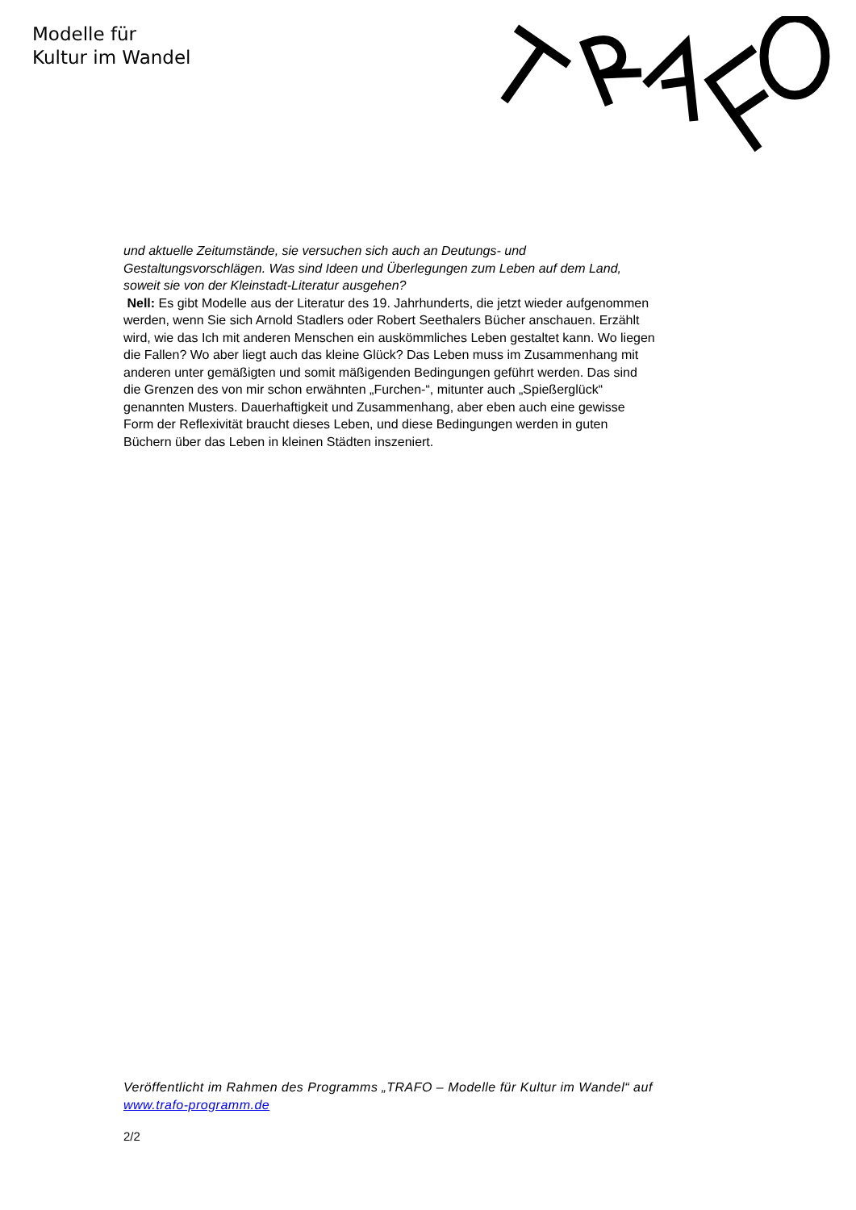Modelle für
Kultur im Wandel
und aktuelle Zeitumstände, sie versuchen sich auch an Deutungs- und Gestaltungsvorschlägen. Was sind Ideen und Überlegungen zum Leben auf dem Land, soweit sie von der Kleinstadt-Literatur ausgehen?
Nell: Es gibt Modelle aus der Literatur des 19. Jahrhunderts, die jetzt wieder aufgenommen werden, wenn Sie sich Arnold Stadlers oder Robert Seethalers Bücher anschauen. Erzählt wird, wie das Ich mit anderen Menschen ein auskömmliches Leben gestaltet kann. Wo liegen die Fallen? Wo aber liegt auch das kleine Glück? Das Leben muss im Zusammenhang mit anderen unter gemäßigten und somit mäßigenden Bedingungen geführt werden. Das sind die Grenzen des von mir schon erwähnten „Furchen-“, mitunter auch „Spießerglück“ genannten Musters. Dauerhaftigkeit und Zusammenhang, aber eben auch eine gewisse Form der Reflexivität braucht dieses Leben, und diese Bedingungen werden in guten Büchern über das Leben in kleinen Städten inszeniert.
Veröffentlicht im Rahmen des Programms „TRAFO – Modelle für Kultur im Wandel“ auf www.trafo-programm.de
2/2